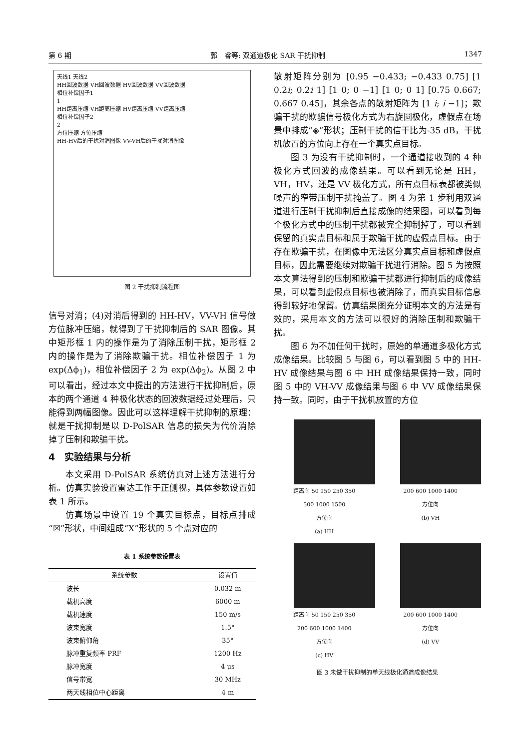第 6 期 郭　睿等: 双通道极化 SAR 干扰抑制 1347
天线1 天线2
HH回波数据 VH回波数据 HV回波数据 VV回波数据
相位补偿因子1
1
HH距离压缩 VH距离压缩 HV距离压缩 VV距离压缩
相位补偿因子2
2
方位压缩 方位压缩
HH-HV后的干扰对消图像 VV-VH后的干扰对消图像
图 2 干扰抑制流程图
信号对消；(4)对消后得到的 HH-HV，VV-VH 信号做方位脉冲压缩，就得到了干扰抑制后的 SAR 图像。其中矩形框 1 内的操作是为了消除压制干扰，矩形框 2 内的操作是为了消除欺骗干扰。相位补偿因子 1 为 exp(Δϕ<sub>1</sub>)，相位补偿因子 2 为 exp(Δϕ<sub>2</sub>)。从图 2 中可以看出，经过本文中提出的方法进行干扰抑制后，原本的两个通道 4 种极化状态的回波数据经过处理后，只能得到两幅图像。因此可以这样理解干扰抑制的原理：就是干扰抑制是以 D-PolSAR 信息的损失为代价消除掉了压制和欺骗干扰。
4　实验结果与分析
本文采用 D-PolSAR 系统仿真对上述方法进行分析。仿真实验设置雷达工作于正侧视，具体参数设置如表 1 所示。
仿真场景中设置 19 个真实目标点，目标点排成“☒”形状，中间组成“X”形状的 5 个点对应的
表 1 系统参数设置表
| 系统参数 | 设置值 |
| --- | --- |
| 波长 | 0.032 m |
| 载机高度 | 6000 m |
| 载机速度 | 150 m/s |
| 波束宽度 | 1.5° |
| 波束俯仰角 | 35° |
| 脉冲重复频率 PRF | 1200 Hz |
| 脉冲宽度 | 4 μs |
| 信号带宽 | 30 MHz |
| 两天线相位中心距离 | 4 m |
散射矩阵分别为 [0.95 −0.433; −0.433 0.75] [1 0.2i; 0.2i 1] [1 0; 0 −1] [1 0; 0 1] [0.75 0.667; 0.667 0.45]，其余各点的散射矩阵为 [1 i; i −1]；欺骗干扰的欺骗信号极化方式为右旋圆极化，虚假点在场景中排成“◈”形状；压制干扰的信干比为-35 dB，干扰机放置的方位向上存在一个真实点目标。
图 3 为没有干扰抑制时，一个通道接收到的 4 种极化方式回波的成像结果。可以看到无论是 HH，VH，HV，还是 VV 极化方式，所有点目标表都被类似噪声的窄带压制干扰掩盖了。图 4 为第 1 步利用双通道进行压制干扰抑制后直接成像的结果图，可以看到每个极化方式中的压制干扰都被完全抑制掉了，可以看到保留的真实点目标和属于欺骗干扰的虚假点目标。由于存在欺骗干扰，在图像中无法区分真实点目标和虚假点目标，因此需要继续对欺骗干扰进行消除。图 5 为按照本文算法得到的压制和欺骗干扰都进行抑制后的成像结果，可以看到虚假点目标也被消除了，而真实目标信息得到较好地保留。仿真结果图充分证明本文的方法是有效的，采用本文的方法可以很好的消除压制和欺骗干扰。
图 6 为不加任何干扰时，原始的单通道多极化方式成像结果。比较图 5 与图 6，可以看到图 5 中的 HH-HV 成像结果与图 6 中 HH 成像结果保持一致，同时图 5 中的 VH-VV 成像结果与图 6 中 VV 成像结果保持一致。同时，由于干扰机放置的方位
距离向 50 150 250 350
500 1000 1500
方位向
(a) HH
200 600 1000 1400
方位向
(b) VH
距离向 50 150 250 350
200 600 1000 1400
方位向
(c) HV
200 600 1000 1400
方位向
(d) VV
图 3 未做干扰抑制的单天线极化通道成像结果